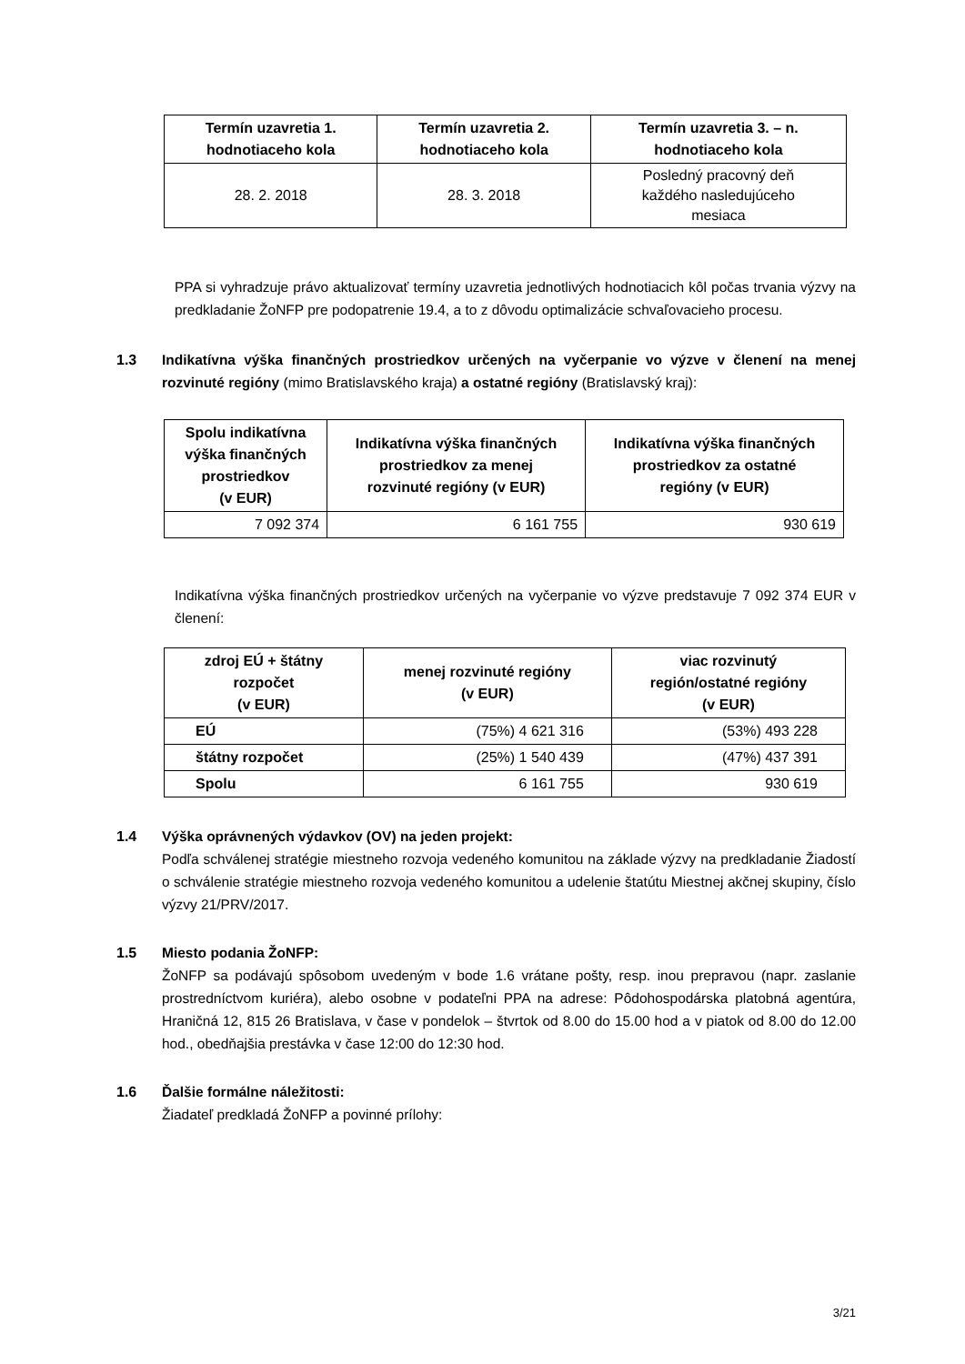| Termín uzavretia 1. hodnotiaceho kola | Termín uzavretia 2. hodnotiaceho kola | Termín uzavretia 3. – n. hodnotiaceho kola |
| --- | --- | --- |
| 28. 2. 2018 | 28. 3. 2018 | Posledný pracovný deň každého nasledujúceho mesiaca |
PPA si vyhradzuje právo aktualizovať termíny uzavretia jednotlivých hodnotiacich kôl počas trvania výzvy na predkladanie ŽoNFP pre podopatrenie 19.4, a to z dôvodu optimalizácie schvaľovacieho procesu.
1.3 Indikatívna výška finančných prostriedkov určených na vyčerpanie vo výzve v členení na menej rozvinuté regióny (mimo Bratislavského kraja) a ostatné regióny (Bratislavský kraj):
| Spolu indikatívna výška finančných prostriedkov (v EUR) | Indikatívna výška finančných prostriedkov za menej rozvinuté regióny (v EUR) | Indikatívna výška finančných prostriedkov za ostatné regióny (v EUR) |
| --- | --- | --- |
| 7 092 374 | 6 161 755 | 930 619 |
Indikatívna výška finančných prostriedkov určených na vyčerpanie vo výzve predstavuje 7 092 374 EUR v členení:
| zdroj EÚ + štátny rozpočet (v EUR) | menej rozvinuté regióny (v EUR) | viac rozvinutý región/ostatné regióny (v EUR) |
| --- | --- | --- |
| EÚ | (75%) 4 621 316 | (53%) 493 228 |
| štátny rozpočet | (25%) 1 540 439 | (47%) 437 391 |
| Spolu | 6 161 755 | 930 619 |
1.4 Výška oprávnených výdavkov (OV) na jeden projekt:
Podľa schválenej stratégie miestneho rozvoja vedeného komunitou na základe výzvy na predkladanie Žiadostí o schválenie stratégie miestneho rozvoja vedeného komunitou a udelenie štatútu Miestnej akčnej skupiny, číslo výzvy 21/PRV/2017.
1.5 Miesto podania ŽoNFP:
ŽoNFP sa podávajú spôsobom uvedeným v bode 1.6 vrátane pošty, resp. inou prepravou (napr. zaslanie prostredníctvom kuriéra), alebo osobne v podateľni PPA na adrese: Pôdohospodárska platobná agentúra, Hraničná 12, 815 26 Bratislava, v čase v pondelok – štvrtok od 8.00 do 15.00 hod a v piatok od 8.00 do 12.00 hod., obedňajšia prestávka v čase 12:00 do 12:30 hod.
1.6 Ďalšie formálne náležitosti:
Žiadateľ predkladá ŽoNFP a povinné prílohy:
3/21